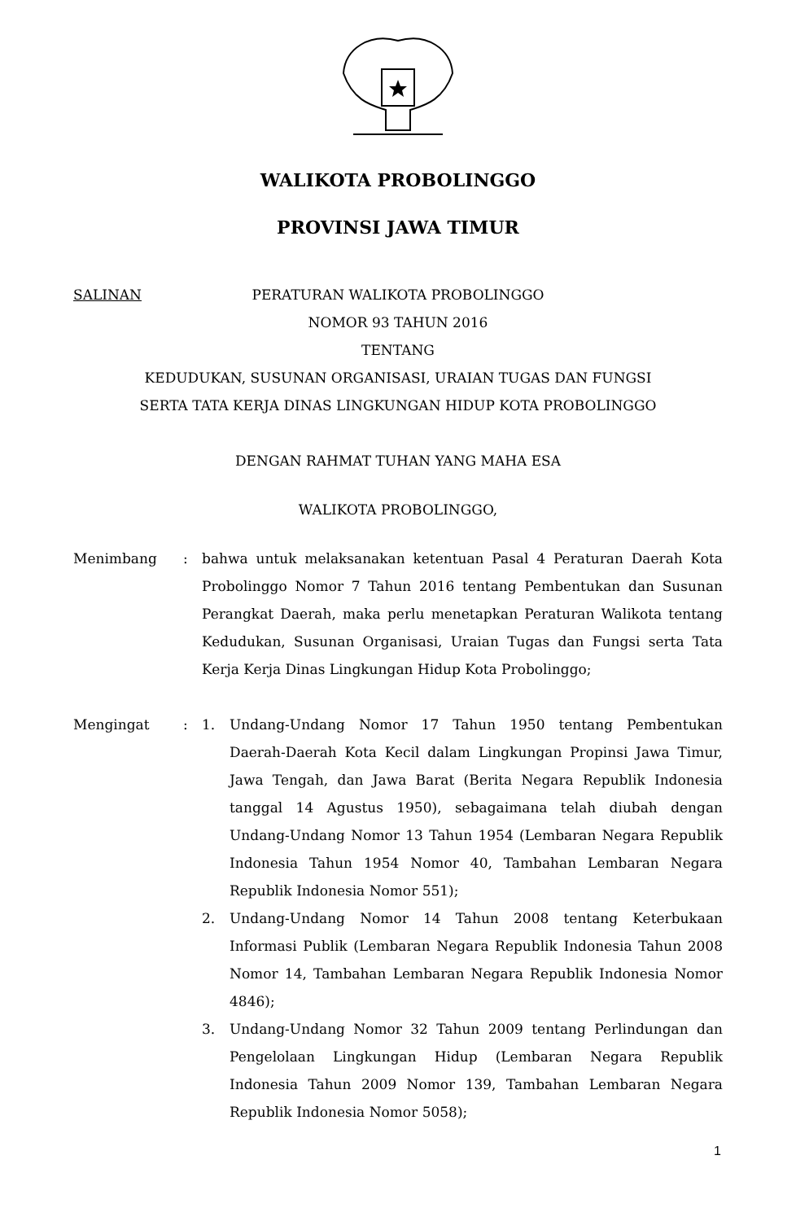WALIKOTA PROBOLINGGO
PROVINSI JAWA TIMUR
SALINAN PERATURAN WALIKOTA PROBOLINGGO
NOMOR 93 TAHUN 2016
TENTANG
KEDUDUKAN, SUSUNAN ORGANISASI, URAIAN TUGAS DAN FUNGSI
SERTA TATA KERJA DINAS LINGKUNGAN HIDUP KOTA PROBOLINGGO
DENGAN RAHMAT TUHAN YANG MAHA ESA
WALIKOTA PROBOLINGGO,
Menimbang: bahwa untuk melaksanakan ketentuan Pasal 4 Peraturan Daerah Kota Probolinggo Nomor 7 Tahun 2016 tentang Pembentukan dan Susunan Perangkat Daerah, maka perlu menetapkan Peraturan Walikota tentang Kedudukan, Susunan Organisasi, Uraian Tugas dan Fungsi serta Tata Kerja Kerja Dinas Lingkungan Hidup Kota Probolinggo;
Mengingat: 1. Undang-Undang Nomor 17 Tahun 1950 tentang Pembentukan Daerah-Daerah Kota Kecil dalam Lingkungan Propinsi Jawa Timur, Jawa Tengah, dan Jawa Barat (Berita Negara Republik Indonesia tanggal 14 Agustus 1950), sebagaimana telah diubah dengan Undang-Undang Nomor 13 Tahun 1954 (Lembaran Negara Republik Indonesia Tahun 1954 Nomor 40, Tambahan Lembaran Negara Republik Indonesia Nomor 551);
2. Undang-Undang Nomor 14 Tahun 2008 tentang Keterbukaan Informasi Publik (Lembaran Negara Republik Indonesia Tahun 2008 Nomor 14, Tambahan Lembaran Negara Republik Indonesia Nomor 4846);
3. Undang-Undang Nomor 32 Tahun 2009 tentang Perlindungan dan Pengelolaan Lingkungan Hidup (Lembaran Negara Republik Indonesia Tahun 2009 Nomor 139, Tambahan Lembaran Negara Republik Indonesia Nomor 5058);
1